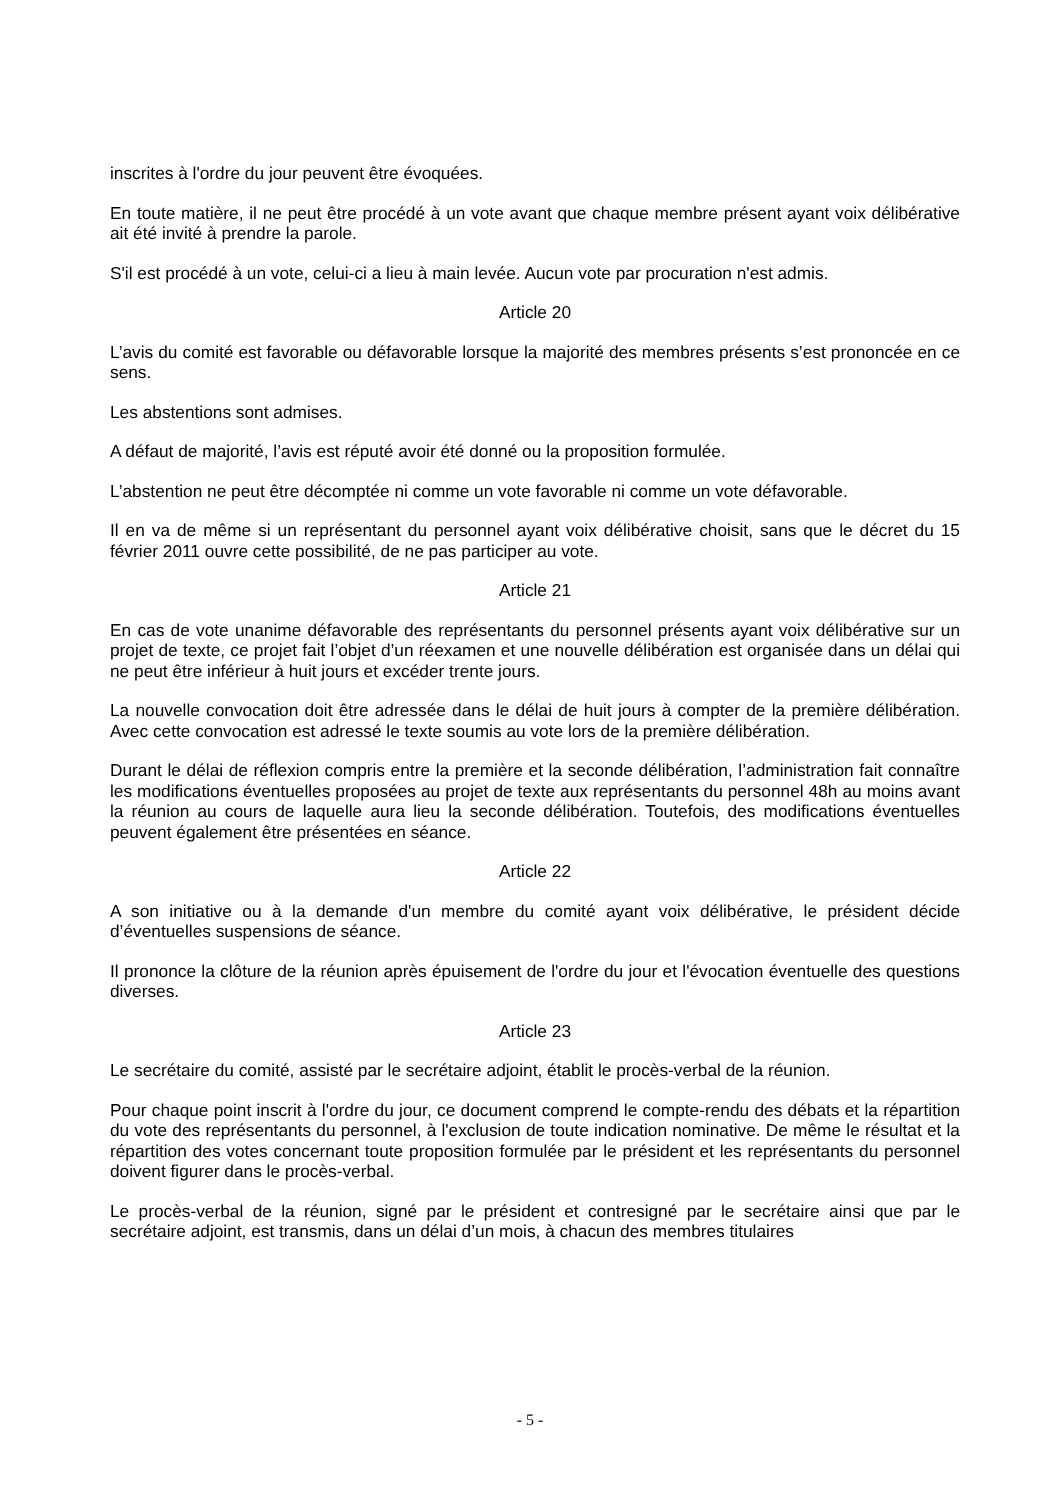inscrites à l'ordre du jour peuvent être évoquées.
En toute matière, il ne peut être procédé à un vote avant que chaque membre présent ayant voix délibérative ait été invité à prendre la parole.
S'il est procédé à un vote, celui-ci a lieu à main levée. Aucun vote par procuration n'est admis.
Article 20
L’avis du comité est favorable ou défavorable lorsque la majorité des membres présents s’est prononcée en ce sens.
Les abstentions sont admises.
A défaut de majorité, l’avis est réputé avoir été donné ou la proposition formulée.
L’abstention ne peut être décomptée ni comme un vote favorable ni comme un vote défavorable.
Il en va de même si un représentant du personnel ayant voix délibérative choisit, sans que le décret du 15 février 2011 ouvre cette possibilité, de ne pas participer au vote.
Article 21
En cas de vote unanime défavorable des représentants du personnel présents ayant voix délibérative sur un projet de texte, ce projet fait l’objet d’un réexamen et une nouvelle délibération est organisée dans un délai qui ne peut être inférieur à huit jours et excéder trente jours.
La nouvelle convocation doit être adressée dans le délai de huit jours à compter de la première délibération. Avec cette convocation est adressé le texte soumis au vote lors de la première délibération.
Durant le délai de réflexion compris entre la première et la seconde délibération, l’administration fait connaître les modifications éventuelles proposées au projet de texte aux représentants du personnel 48h au moins avant la réunion au cours de laquelle aura lieu la seconde délibération. Toutefois, des modifications éventuelles peuvent également être présentées en séance.
Article 22
A son initiative ou à la demande d'un membre du comité ayant voix délibérative, le président décide d’éventuelles suspensions de séance.
Il prononce la clôture de la réunion après épuisement de l'ordre du jour et l'évocation éventuelle des questions diverses.
Article 23
Le secrétaire du comité, assisté par le secrétaire adjoint, établit le procès-verbal de la réunion.
Pour chaque point inscrit à l'ordre du jour, ce document comprend le compte-rendu des débats et la répartition du vote des représentants du personnel, à l'exclusion de toute indication nominative. De même le résultat et la répartition des votes concernant toute proposition formulée par le président et les représentants du personnel doivent figurer dans le procès-verbal.
Le procès-verbal de la réunion, signé par le président et contresigné par le secrétaire ainsi que par le secrétaire adjoint, est transmis, dans un délai d’un mois, à chacun des membres titulaires
- 5 -